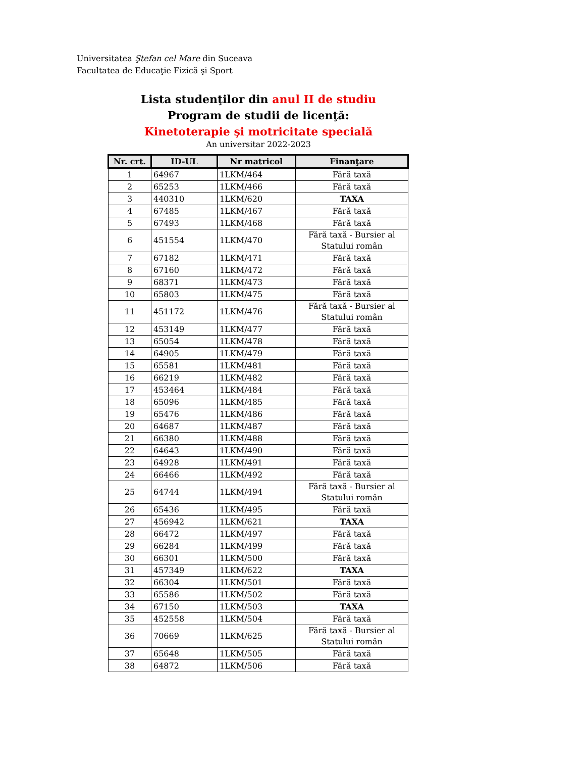Universitatea Ştefan cel Mare din Suceava
Facultatea de Educaţie Fizică şi Sport
Lista studenţilor din anul II de studiu
Program de studii de licenţă:
Kinetoterapie şi motricitate specială
An universitar 2022-2023
| Nr. crt. | ID-UL | Nr matricol | Finanţare |
| --- | --- | --- | --- |
| 1 | 64967 | 1LKM/464 | Fără taxă |
| 2 | 65253 | 1LKM/466 | Fără taxă |
| 3 | 440310 | 1LKM/620 | TAXA |
| 4 | 67485 | 1LKM/467 | Fără taxă |
| 5 | 67493 | 1LKM/468 | Fără taxă |
| 6 | 451554 | 1LKM/470 | Fără taxă - Bursier al Statului român |
| 7 | 67182 | 1LKM/471 | Fără taxă |
| 8 | 67160 | 1LKM/472 | Fără taxă |
| 9 | 68371 | 1LKM/473 | Fără taxă |
| 10 | 65803 | 1LKM/475 | Fără taxă |
| 11 | 451172 | 1LKM/476 | Fără taxă - Bursier al Statului român |
| 12 | 453149 | 1LKM/477 | Fără taxă |
| 13 | 65054 | 1LKM/478 | Fără taxă |
| 14 | 64905 | 1LKM/479 | Fără taxă |
| 15 | 65581 | 1LKM/481 | Fără taxă |
| 16 | 66219 | 1LKM/482 | Fără taxă |
| 17 | 453464 | 1LKM/484 | Fără taxă |
| 18 | 65096 | 1LKM/485 | Fără taxă |
| 19 | 65476 | 1LKM/486 | Fără taxă |
| 20 | 64687 | 1LKM/487 | Fără taxă |
| 21 | 66380 | 1LKM/488 | Fără taxă |
| 22 | 64643 | 1LKM/490 | Fără taxă |
| 23 | 64928 | 1LKM/491 | Fără taxă |
| 24 | 66466 | 1LKM/492 | Fără taxă |
| 25 | 64744 | 1LKM/494 | Fără taxă - Bursier al Statului român |
| 26 | 65436 | 1LKM/495 | Fără taxă |
| 27 | 456942 | 1LKM/621 | TAXA |
| 28 | 66472 | 1LKM/497 | Fără taxă |
| 29 | 66284 | 1LKM/499 | Fără taxă |
| 30 | 66301 | 1LKM/500 | Fără taxă |
| 31 | 457349 | 1LKM/622 | TAXA |
| 32 | 66304 | 1LKM/501 | Fără taxă |
| 33 | 65586 | 1LKM/502 | Fără taxă |
| 34 | 67150 | 1LKM/503 | TAXA |
| 35 | 452558 | 1LKM/504 | Fără taxă |
| 36 | 70669 | 1LKM/625 | Fără taxă - Bursier al Statului român |
| 37 | 65648 | 1LKM/505 | Fără taxă |
| 38 | 64872 | 1LKM/506 | Fără taxă |